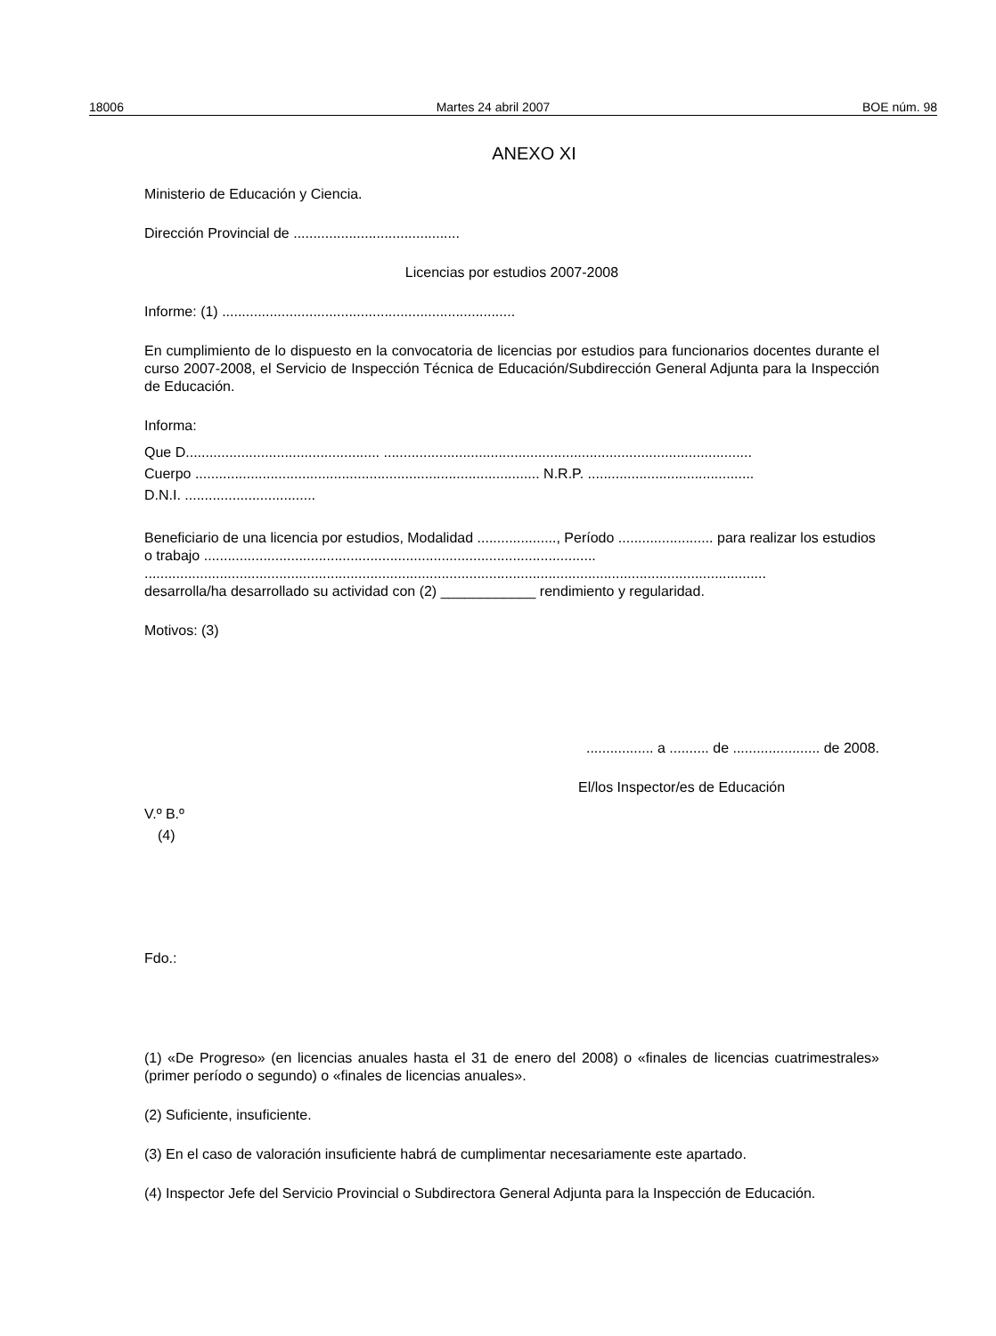18006 Martes 24 abril 2007 BOE núm. 98
ANEXO XI
Ministerio de Educación y Ciencia.
Dirección Provincial de ..........................................
Licencias por estudios 2007-2008
Informe: (1) ..........................................................................
En cumplimiento de lo dispuesto en la convocatoria de licencias por estudios para funcionarios docentes durante el curso 2007-2008, el Servicio de Inspección Técnica de Educación/Subdirección General Adjunta para la Inspección de Educación.
Informa:
Que D................................................. .............................................................................................
Cuerpo ....................................................................................... N.R.P. ..........................................
D.N.I. .................................
Beneficiario de una licencia por estudios, Modalidad ...................., Período ........................ para realizar los estudios o trabajo ...................................................................................................
.............................................................................................................................................................
desarrolla/ha desarrollado su actividad con (2) ____________ rendimiento y regularidad.
Motivos: (3)
................. a .......... de ...................... de 2008.
El/los Inspector/es de Educación
V.º B.º
(4)
Fdo.:
(1) «De Progreso» (en licencias anuales hasta el 31 de enero del 2008) o «finales de licencias cuatrimestrales» (primer período o segundo) o «finales de licencias anuales».
(2) Suficiente, insuficiente.
(3) En el caso de valoración insuficiente habrá de cumplimentar necesariamente este apartado.
(4) Inspector Jefe del Servicio Provincial o Subdirectora General Adjunta para la Inspección de Educación.